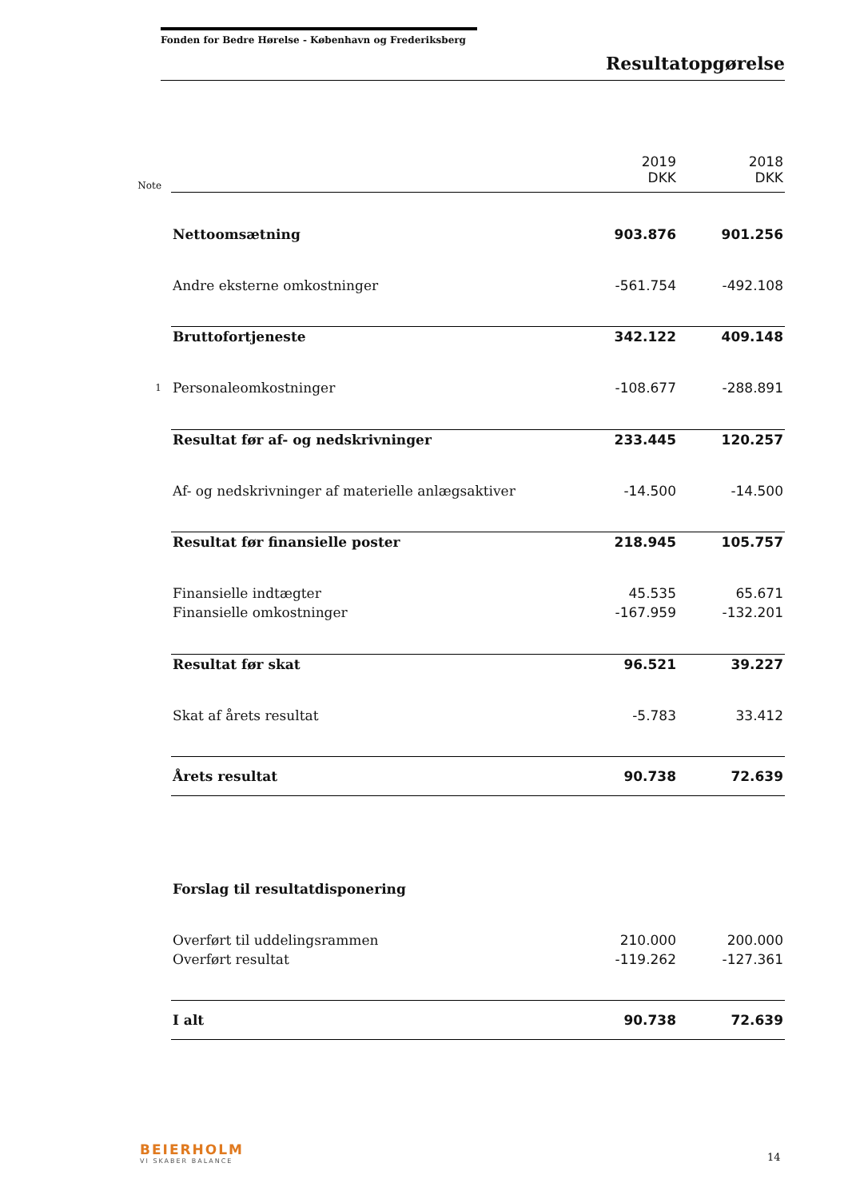Fonden for Bedre Hørelse - København og Frederiksberg
Resultatopgørelse
| Note | | 2019 DKK | 2018 DKK |
| | Nettoomsætning | 903.876 | 901.256 |
| | Andre eksterne omkostninger | -561.754 | -492.108 |
| | Bruttofortjeneste | 342.122 | 409.148 |
| 1 | Personaleomkostninger | -108.677 | -288.891 |
| | Resultat før af- og nedskrivninger | 233.445 | 120.257 |
| | Af- og nedskrivninger af materielle anlægsaktiver | -14.500 | -14.500 |
| | Resultat før finansielle poster | 218.945 | 105.757 |
| | Finansielle indtægter | 45.535 | 65.671 |
| | Finansielle omkostninger | -167.959 | -132.201 |
| | Resultat før skat | 96.521 | 39.227 |
| | Skat af årets resultat | -5.783 | 33.412 |
| | Årets resultat | 90.738 | 72.639 |
| | Forslag til resultatdisponering | | |
| | Overført til uddelingsrammen | 210.000 | 200.000 |
| | Overført resultat | -119.262 | -127.361 |
| | I alt | 90.738 | 72.639 |
BEIERHOLM
VI SKABER BALANCE
14